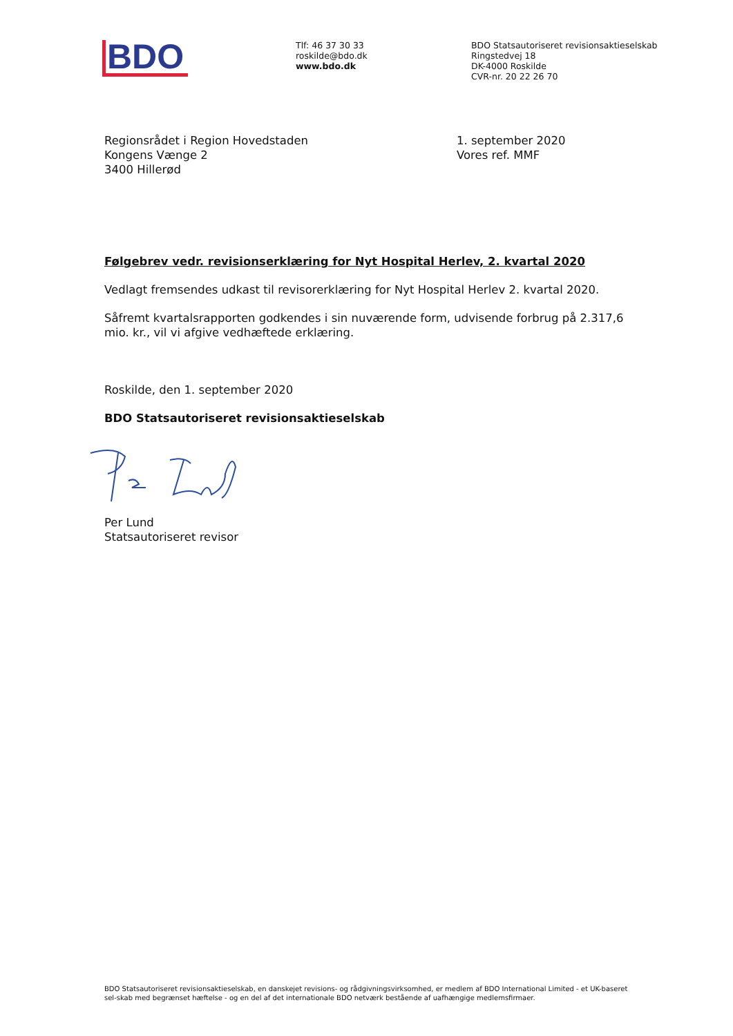BDO
Tlf: 46 37 30 33
roskilde@bdo.dk
www.bdo.dk
BDO Statsautoriseret revisionsaktieselskab
Ringstedvej 18
DK-4000 Roskilde
CVR-nr. 20 22 26 70
Regionsrådet i Region Hovedstaden
Kongens Vænge 2
3400 Hillerød
1. september 2020
Vores ref. MMF
Følgebrev vedr. revisionserklæring for Nyt Hospital Herlev, 2. kvartal 2020
Vedlagt fremsendes udkast til revisorerklæring for Nyt Hospital Herlev 2. kvartal 2020.
Såfremt kvartalsrapporten godkendes i sin nuværende form, udvisende forbrug på 2.317,6
mio. kr., vil vi afgive vedhæftede erklæring.
Roskilde, den 1. september 2020
BDO Statsautoriseret revisionsaktieselskab
Per Lund
Statsautoriseret revisor
BDO Statsautoriseret revisionsaktieselskab, en danskejet revisions- og rådgivningsvirksomhed, er medlem af BDO International Limited - et UK-baseret sel-skab med begrænset hæftelse - og en del af det internationale BDO netværk bestående af uafhængige medlemsfirmaer.